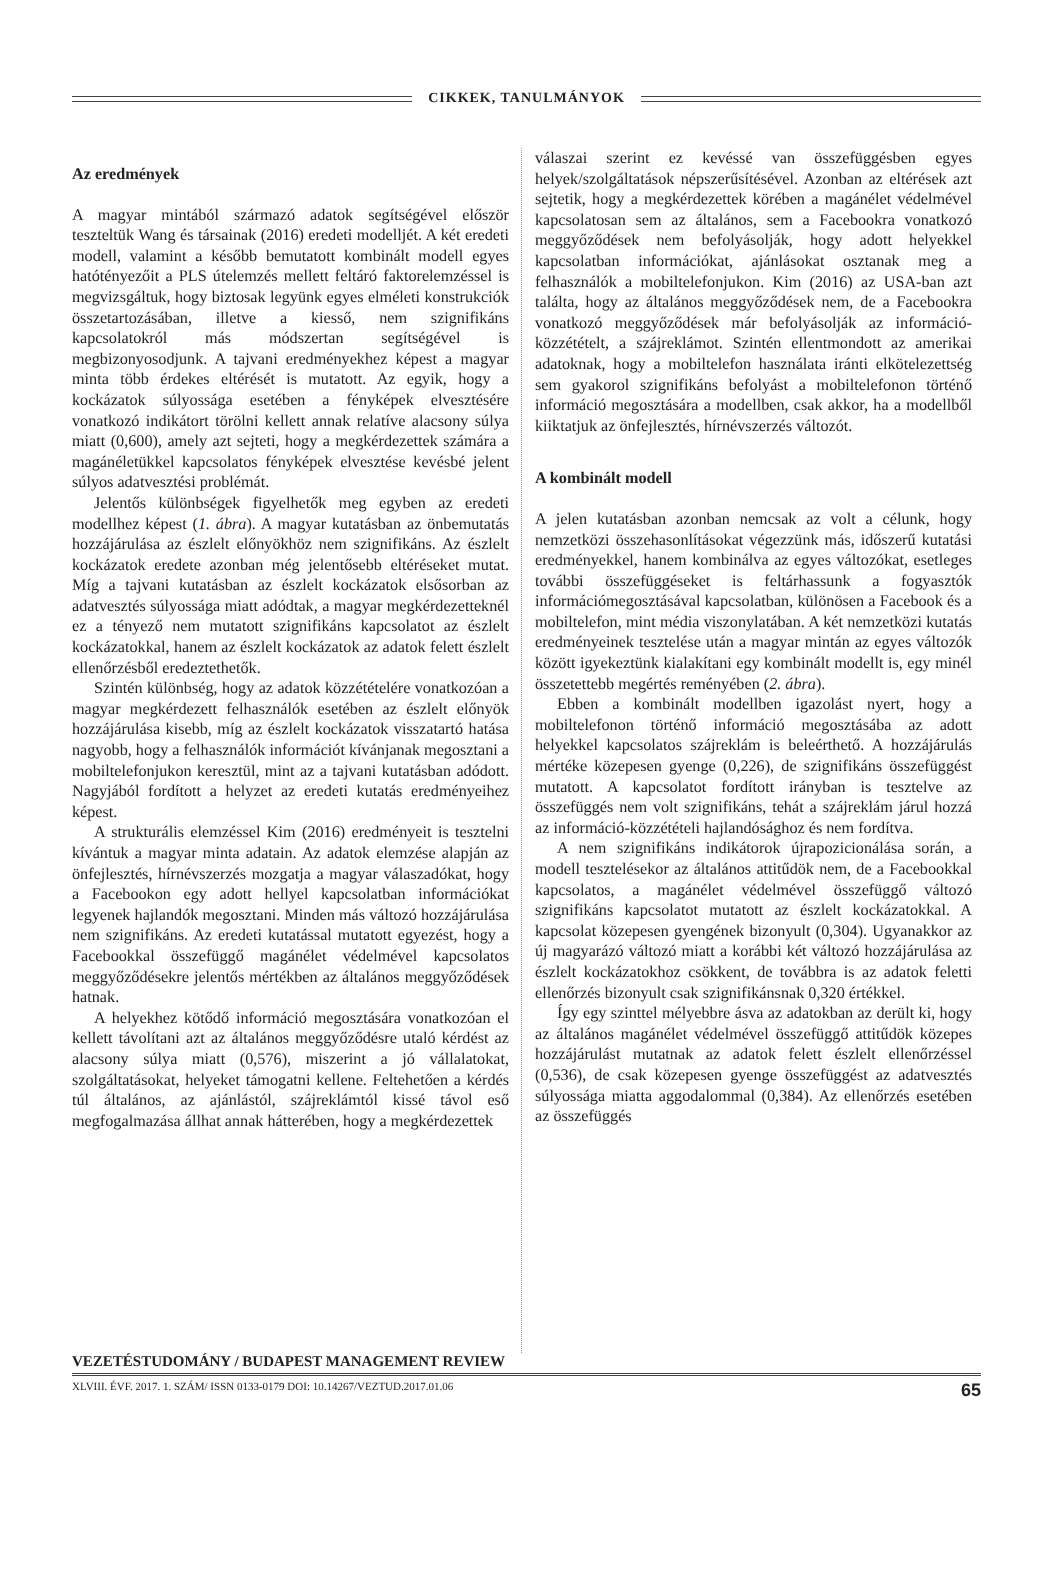CIKKEK, TANULMÁNYOK
Az eredmények
A magyar mintából származó adatok segítségével először teszteltük Wang és társainak (2016) eredeti modelljét. A két eredeti modell, valamint a később bemutatott kombinált modell egyes hatótényezőit a PLS útelemzés mellett feltáró faktorelemzéssel is megvizsgáltuk, hogy biztosak legyünk egyes elméleti konstrukciók összetartozásában, illetve a kiesső, nem szignifikáns kapcsolatokról más módszertan segítségével is megbizonyosodjunk. A tajvani eredményekhez képest a magyar minta több érdekes eltérését is mutatott. Az egyik, hogy a kockázatok súlyossága esetében a fényképek elvesztésére vonatkozó indikátort törölni kellett annak relatíve alacsony súlya miatt (0,600), amely azt sejteti, hogy a megkérdezettek számára a magánéletükkel kapcsolatos fényképek elvesztése kevésbé jelent súlyos adatvesztési problémát.
Jelentős különbségek figyelhetők meg egyben az eredeti modellhez képest (1. ábra). A magyar kutatásban az önbemutatás hozzájárulása az észlelt előnyökhöz nem szignifikáns. Az észlelt kockázatok eredete azonban még jelentősebb eltéréseket mutat. Míg a tajvani kutatásban az észlelt kockázatok elsősorban az adatvesztés súlyossága miatt adódtak, a magyar megkérdezetteknél ez a tényező nem mutatott szignifikáns kapcsolatot az észlelt kockázatokkal, hanem az észlelt kockázatok az adatok felett észlelt ellenőrzésből eredeztethetők.
Szintén különbség, hogy az adatok közzétételére vonatkozóan a magyar megkérdezett felhasználók esetében az észlelt előnyök hozzájárulása kisebb, míg az észlelt kockázatok visszatartó hatása nagyobb, hogy a felhasználók információt kívánjanak megosztani a mobiltelefonjukon keresztül, mint az a tajvani kutatásban adódott. Nagyjából fordított a helyzet az eredeti kutatás eredményeihez képest.
A strukturális elemzéssel Kim (2016) eredményeit is tesztelni kívántuk a magyar minta adatain. Az adatok elemzése alapján az önfejlesztés, hírnévszerzés mozgatja a magyar válaszadókat, hogy a Facebookon egy adott hellyel kapcsolatban információkat legyenek hajlandók megosztani. Minden más változó hozzájárulása nem szignifikáns. Az eredeti kutatással mutatott egyezést, hogy a Facebookkal összefüggő magánélet védelmével kapcsolatos meggyőződésekre jelentős mértékben az általános meggyőződések hatnak.
A helyekhez kötődő információ megosztására vonatkozóan el kellett távolítani azt az általános meggyőződésre utaló kérdést az alacsony súlya miatt (0,576), miszerint a jó vállalatokat, szolgáltatásokat, helyeket támogatni kellene. Feltehetően a kérdés túl általános, az ajánlástól, szájreklámtól kissé távol eső megfogalmazása állhat annak hátterében, hogy a megkérdezettek
válaszai szerint ez kevéssé van összefüggésben egyes helyek/szolgáltatások népszerűsítésével. Azonban az eltérések azt sejtetik, hogy a megkérdezettek körében a magánélet védelmével kapcsolatosan sem az általános, sem a Facebookra vonatkozó meggyőződések nem befolyásolják, hogy adott helyekkel kapcsolatban információkat, ajánlásokat osztanak meg a felhasználók a mobiltelefonjukon. Kim (2016) az USA-ban azt találta, hogy az általános meggyőződések nem, de a Facebookra vonatkozó meggyőződések már befolyásolják az információ-közzétételt, a szájreklámot. Szintén ellentmondott az amerikai adatoknak, hogy a mobiltelefon használata iránti elkötelezettség sem gyakorol szignifikáns befolyást a mobiltelefonon történő információ megosztására a modellben, csak akkor, ha a modellből kiiktatjuk az önfejlesztés, hírnévszerzés változót.
A kombinált modell
A jelen kutatásban azonban nemcsak az volt a célunk, hogy nemzetközi összehasonlításokat végezzünk más, időszerű kutatási eredményekkel, hanem kombinálva az egyes változókat, esetleges további összefüggéseket is feltárhassunk a fogyasztók információmegosztásával kapcsolatban, különösen a Facebook és a mobiltelefon, mint média viszonylatában. A két nemzetközi kutatás eredményeinek tesztelése után a magyar mintán az egyes változók között igyekeztünk kialakítani egy kombinált modellt is, egy minél összetettebb megértés reményében (2. ábra).
Ebben a kombinált modellben igazolást nyert, hogy a mobiltelefonon történő információ megosztásába az adott helyekkel kapcsolatos szájreklám is beleérthető. A hozzájárulás mértéke közepesen gyenge (0,226), de szignifikáns összefüggést mutatott. A kapcsolatot fordított irányban is tesztelve az összefüggés nem volt szignifikáns, tehát a szájreklám járul hozzá az információ-közzétételi hajlandósághoz és nem fordítva.
A nem szignifikáns indikátorok újrapozicionálása során, a modell tesztelésekor az általános attitűdök nem, de a Facebookkal kapcsolatos, a magánélet védelmével összefüggő változó szignifikáns kapcsolatot mutatott az észlelt kockázatokkal. A kapcsolat közepesen gyengének bizonyult (0,304). Ugyanakkor az új magyarázó változó miatt a korábbi két változó hozzájárulása az észlelt kockázatokhoz csökkent, de továbbra is az adatok feletti ellenőrzés bizonyult csak szignifikánsnak 0,320 értékkel.
Így egy szinttel mélyebbre ásva az adatokban az derült ki, hogy az általános magánélet védelmével összefüggő attitűdök közepes hozzájárulást mutatnak az adatok felett észlelt ellenőrzéssel (0,536), de csak közepesen gyenge összefüggést az adatvesztés súlyossága miatta aggodalommal (0,384). Az ellenőrzés esetében az összefüggés
VEZETÉSTUDOMÁNY / BUDAPEST MANAGEMENT REVIEW
XLVIII. ÉVF. 2017. 1. SZÁM/ ISSN 0133-0179 DOI: 10.14267/VEZTUD.2017.01.06 65